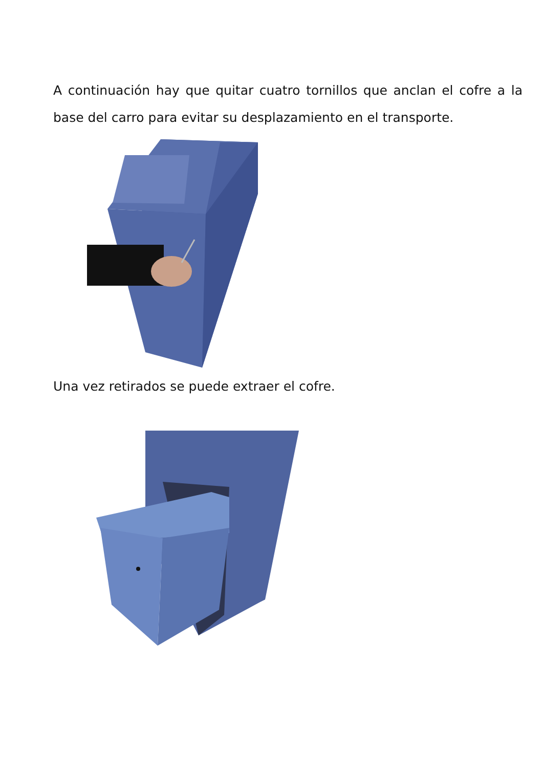A continuación hay que quitar cuatro tornillos que anclan el cofre a la base del carro para evitar su desplazamiento en el transporte.
Una vez retirados se puede extraer el cofre.